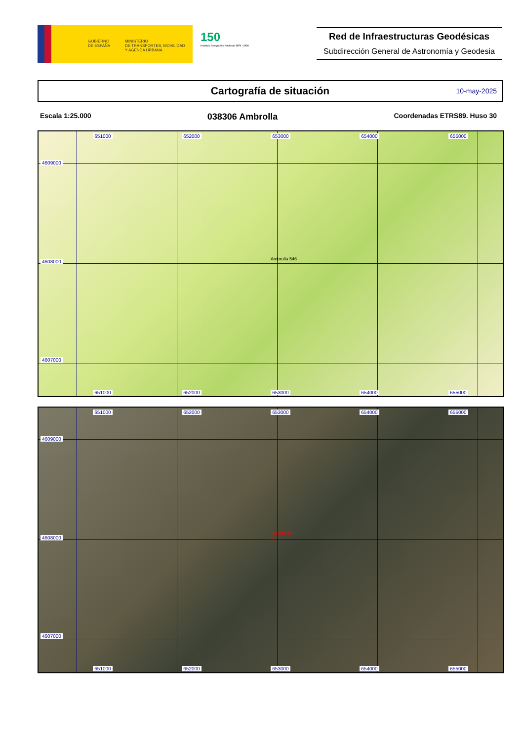GOBIERNO
DE ESPAÑA
MINISTERIO
DE TRANSPORTES, MOVILIDAD
Y AGENDA URBANA
150
Instituto Geográfico Nacional 1870 - 2020
Red de Infraestructuras Geodésicas
Subdirección General de Astronomía y Geodesia
Cartografía de situación
10-may-2025
Escala 1:25.000
038306 Ambrolla
Coordenadas ETRS89. Huso 30
651000 652000 653000 654000 655000
4609000
4608000
4607000
Ambrolla 546
651000 652000 653000 654000 655000
651000 652000 653000 654000 655000
4609000
4608000
4607000
Ambrolla
△
651000 652000 653000 654000 655000